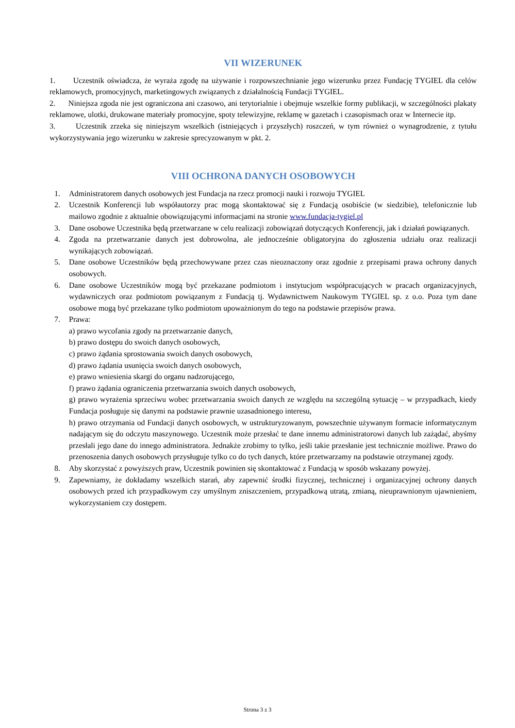VII WIZERUNEK
1. Uczestnik oświadcza, że wyraża zgodę na używanie i rozpowszechnianie jego wizerunku przez Fundację TYGIEL dla celów reklamowych, promocyjnych, marketingowych związanych z działalnością Fundacji TYGIEL.
2. Niniejsza zgoda nie jest ograniczona ani czasowo, ani terytorialnie i obejmuje wszelkie formy publikacji, w szczególności plakaty reklamowe, ulotki, drukowane materiały promocyjne, spoty telewizyjne, reklamę w gazetach i czasopismach oraz w Internecie itp.
3. Uczestnik zrzeka się niniejszym wszelkich (istniejących i przyszłych) roszczeń, w tym również o wynagrodzenie, z tytułu wykorzystywania jego wizerunku w zakresie sprecyzowanym w pkt. 2.
VIII OCHRONA DANYCH OSOBOWYCH
1. Administratorem danych osobowych jest Fundacja na rzecz promocji nauki i rozwoju TYGIEL
2. Uczestnik Konferencji lub współautorzy prac mogą skontaktować się z Fundacją osobiście (w siedzibie), telefonicznie lub mailowo zgodnie z aktualnie obowiązującymi informacjami na stronie www.fundacja-tygiel.pl
3. Dane osobowe Uczestnika będą przetwarzane w celu realizacji zobowiązań dotyczących Konferencji, jak i działań powiązanych.
4. Zgoda na przetwarzanie danych jest dobrowolna, ale jednocześnie obligatoryjna do zgłoszenia udziału oraz realizacji wynikających zobowiązań.
5. Dane osobowe Uczestników będą przechowywane przez czas nieoznaczony oraz zgodnie z przepisami prawa ochrony danych osobowych.
6. Dane osobowe Uczestników mogą być przekazane podmiotom i instytucjom współpracujących w pracach organizacyjnych, wydawniczych oraz podmiotom powiązanym z Fundacją tj. Wydawnictwem Naukowym TYGIEL sp. z o.o. Poza tym dane osobowe mogą być przekazane tylko podmiotom upoważnionym do tego na podstawie przepisów prawa.
7. Prawa:
a) prawo wycofania zgody na przetwarzanie danych,
b) prawo dostępu do swoich danych osobowych,
c) prawo żądania sprostowania swoich danych osobowych,
d) prawo żądania usunięcia swoich danych osobowych,
e) prawo wniesienia skargi do organu nadzorującego,
f) prawo żądania ograniczenia przetwarzania swoich danych osobowych,
g) prawo wyrażenia sprzeciwu wobec przetwarzania swoich danych ze względu na szczególną sytuację – w przypadkach, kiedy Fundacja posługuje się danymi na podstawie prawnie uzasadnionego interesu,
h) prawo otrzymania od Fundacji danych osobowych, w ustrukturyzowanym, powszechnie używanym formacie informatycznym nadającym się do odczytu maszynowego. Uczestnik może przesłać te dane innemu administratorowi danych lub zażądać, abyśmy przesłali jego dane do innego administratora. Jednakże zrobimy to tylko, jeśli takie przesłanie jest technicznie możliwe. Prawo do przenoszenia danych osobowych przysługuje tylko co do tych danych, które przetwarzamy na podstawie otrzymanej zgody.
8. Aby skorzystać z powyższych praw, Uczestnik powinien się skontaktować z Fundacją w sposób wskazany powyżej.
9. Zapewniamy, że dokładamy wszelkich starań, aby zapewnić środki fizycznej, technicznej i organizacyjnej ochrony danych osobowych przed ich przypadkowym czy umyślnym zniszczeniem, przypadkową utratą, zmianą, nieuprawnionym ujawnieniem, wykorzystaniem czy dostępem.
Strona 3 z 3